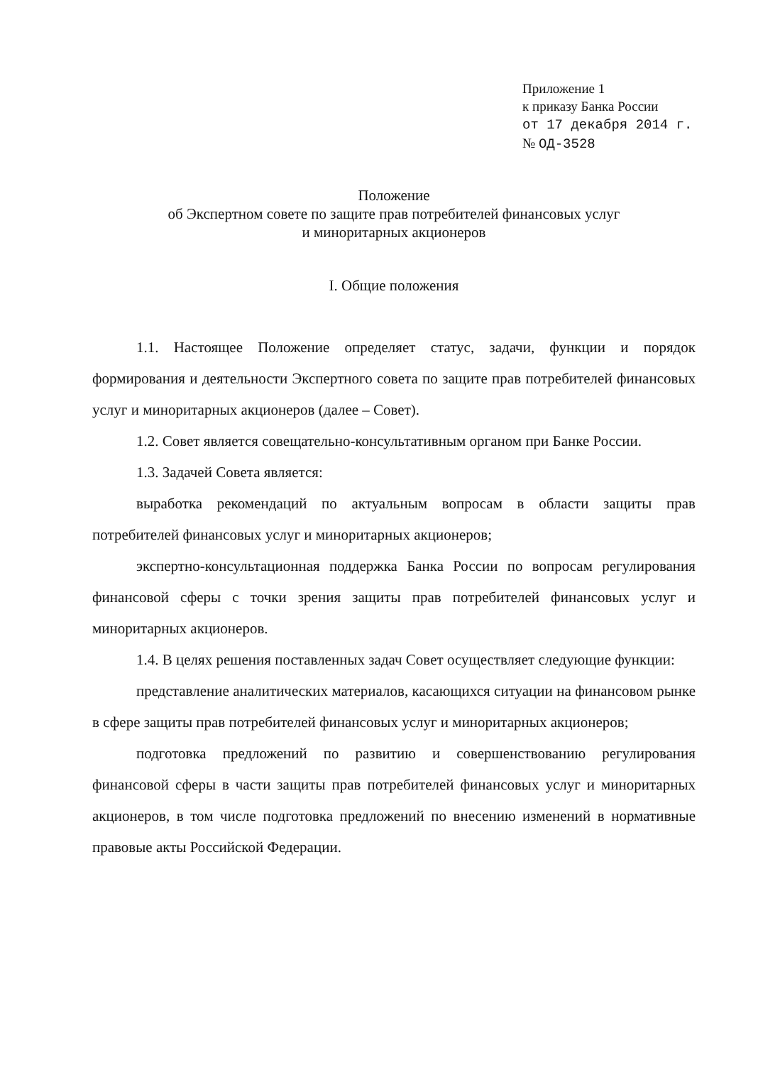Приложение 1
к приказу Банка России
от 17 декабря 2014 г.
№ ОД-3528
Положение
об Экспертном совете по защите прав потребителей финансовых услуг
и миноритарных акционеров
I. Общие положения
1.1. Настоящее Положение определяет статус, задачи, функции и порядок формирования и деятельности Экспертного совета по защите прав потребителей финансовых услуг и миноритарных акционеров (далее – Совет).
1.2. Совет является совещательно-консультативным органом при Банке России.
1.3. Задачей Совета является:
выработка рекомендаций по актуальным вопросам в области защиты прав потребителей финансовых услуг и миноритарных акционеров;
экспертно-консультационная поддержка Банка России по вопросам регулирования финансовой сферы с точки зрения защиты прав потребителей финансовых услуг и миноритарных акционеров.
1.4. В целях решения поставленных задач Совет осуществляет следующие функции:
представление аналитических материалов, касающихся ситуации на финансовом рынке в сфере защиты прав потребителей финансовых услуг и миноритарных акционеров;
подготовка предложений по развитию и совершенствованию регулирования финансовой сферы в части защиты прав потребителей финансовых услуг и миноритарных акционеров, в том числе подготовка предложений по внесению изменений в нормативные правовые акты Российской Федерации.